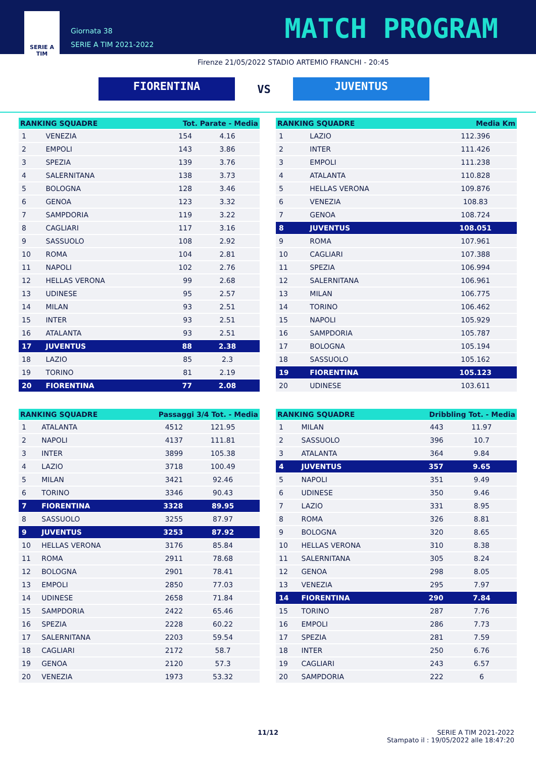SERIE A
TIM
Giornata 38
SERIE A TIM 2021-2022
MATCH PROGRAM
Firenze 21/05/2022 STADIO ARTEMIO FRANCHI - 20:45
FIORENTINA
VS
JUVENTUS
| RANKING SQUADRE | | Tot. Parate - Media | |
| --- | --- | --- | --- |
| 1 | VENEZIA | 154 | 4.16 |
| 2 | EMPOLI | 143 | 3.86 |
| 3 | SPEZIA | 139 | 3.76 |
| 4 | SALERNITANA | 138 | 3.73 |
| 5 | BOLOGNA | 128 | 3.46 |
| 6 | GENOA | 123 | 3.32 |
| 7 | SAMPDORIA | 119 | 3.22 |
| 8 | CAGLIARI | 117 | 3.16 |
| 9 | SASSUOLO | 108 | 2.92 |
| 10 | ROMA | 104 | 2.81 |
| 11 | NAPOLI | 102 | 2.76 |
| 12 | HELLAS VERONA | 99 | 2.68 |
| 13 | UDINESE | 95 | 2.57 |
| 14 | MILAN | 93 | 2.51 |
| 15 | INTER | 93 | 2.51 |
| 16 | ATALANTA | 93 | 2.51 |
| 17 | JUVENTUS | 88 | 2.38 |
| 18 | LAZIO | 85 | 2.3 |
| 19 | TORINO | 81 | 2.19 |
| 20 | FIORENTINA | 77 | 2.08 |
| RANKING SQUADRE | | Media Km |
| --- | --- | --- |
| 1 | LAZIO | 112.396 |
| 2 | INTER | 111.426 |
| 3 | EMPOLI | 111.238 |
| 4 | ATALANTA | 110.828 |
| 5 | HELLAS VERONA | 109.876 |
| 6 | VENEZIA | 108.83 |
| 7 | GENOA | 108.724 |
| 8 | JUVENTUS | 108.051 |
| 9 | ROMA | 107.961 |
| 10 | CAGLIARI | 107.388 |
| 11 | SPEZIA | 106.994 |
| 12 | SALERNITANA | 106.961 |
| 13 | MILAN | 106.775 |
| 14 | TORINO | 106.462 |
| 15 | NAPOLI | 105.929 |
| 16 | SAMPDORIA | 105.787 |
| 17 | BOLOGNA | 105.194 |
| 18 | SASSUOLO | 105.162 |
| 19 | FIORENTINA | 105.123 |
| 20 | UDINESE | 103.611 |
| RANKING SQUADRE | | Passaggi 3/4 Tot. - Media | |
| --- | --- | --- | --- |
| 1 | ATALANTA | 4512 | 121.95 |
| 2 | NAPOLI | 4137 | 111.81 |
| 3 | INTER | 3899 | 105.38 |
| 4 | LAZIO | 3718 | 100.49 |
| 5 | MILAN | 3421 | 92.46 |
| 6 | TORINO | 3346 | 90.43 |
| 7 | FIORENTINA | 3328 | 89.95 |
| 8 | SASSUOLO | 3255 | 87.97 |
| 9 | JUVENTUS | 3253 | 87.92 |
| 10 | HELLAS VERONA | 3176 | 85.84 |
| 11 | ROMA | 2911 | 78.68 |
| 12 | BOLOGNA | 2901 | 78.41 |
| 13 | EMPOLI | 2850 | 77.03 |
| 14 | UDINESE | 2658 | 71.84 |
| 15 | SAMPDORIA | 2422 | 65.46 |
| 16 | SPEZIA | 2228 | 60.22 |
| 17 | SALERNITANA | 2203 | 59.54 |
| 18 | CAGLIARI | 2172 | 58.7 |
| 19 | GENOA | 2120 | 57.3 |
| 20 | VENEZIA | 1973 | 53.32 |
| RANKING SQUADRE | | Dribbling Tot. - Media | |
| --- | --- | --- | --- |
| 1 | MILAN | 443 | 11.97 |
| 2 | SASSUOLO | 396 | 10.7 |
| 3 | ATALANTA | 364 | 9.84 |
| 4 | JUVENTUS | 357 | 9.65 |
| 5 | NAPOLI | 351 | 9.49 |
| 6 | UDINESE | 350 | 9.46 |
| 7 | LAZIO | 331 | 8.95 |
| 8 | ROMA | 326 | 8.81 |
| 9 | BOLOGNA | 320 | 8.65 |
| 10 | HELLAS VERONA | 310 | 8.38 |
| 11 | SALERNITANA | 305 | 8.24 |
| 12 | GENOA | 298 | 8.05 |
| 13 | VENEZIA | 295 | 7.97 |
| 14 | FIORENTINA | 290 | 7.84 |
| 15 | TORINO | 287 | 7.76 |
| 16 | EMPOLI | 286 | 7.73 |
| 17 | SPEZIA | 281 | 7.59 |
| 18 | INTER | 250 | 6.76 |
| 19 | CAGLIARI | 243 | 6.57 |
| 20 | SAMPDORIA | 222 | 6 |
11/12 SERIE A TIM 2021-2022
Stampato il : 19/05/2022 alle 18:47:20